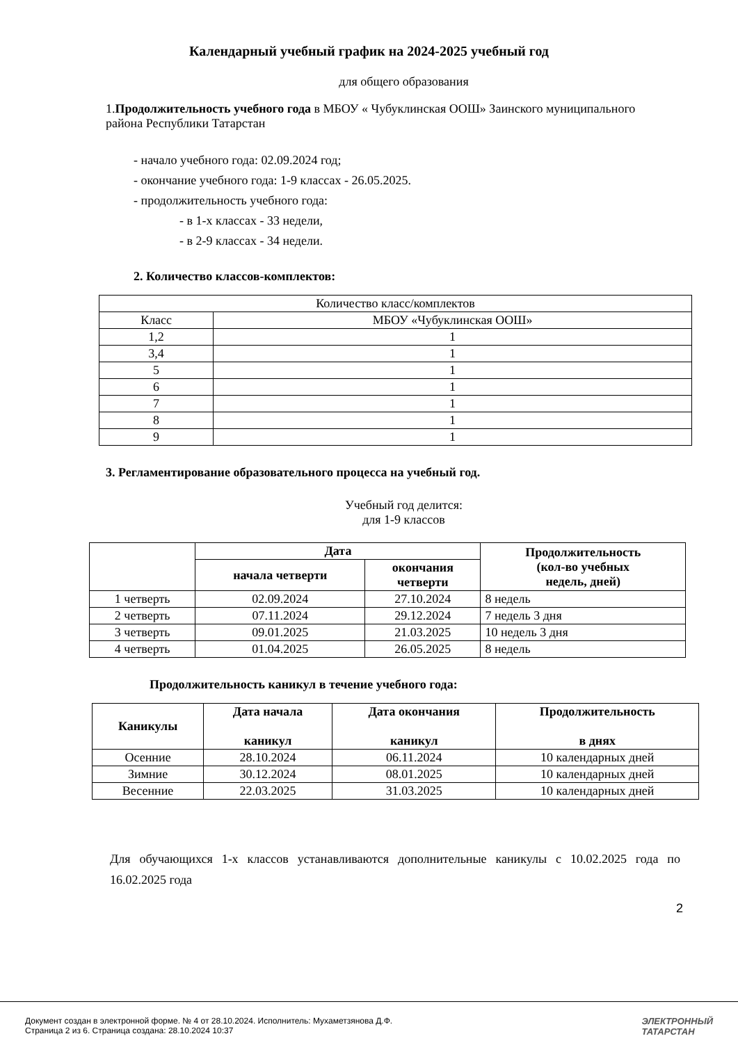Календарный учебный график на 2024-2025 учебный год
для общего образования
1. Продолжительность учебного года в МБОУ « Чубуклинская ООШ» Заинского муниципального района Республики Татарстан
- начало учебного года: 02.09.2024 год;
- окончание учебного года: 1-9 классах - 26.05.2025.
- продолжительность учебного года:
- в 1-х классах - 33 недели,
- в 2-9 классах - 34 недели.
2. Количество классов-комплектов:
| Количество класс/комплектов | |
| Класс | МБОУ «Чубуклинская ООШ» |
| 1,2 | 1 |
| 3,4 | 1 |
| 5 | 1 |
| 6 | 1 |
| 7 | 1 |
| 8 | 1 |
| 9 | 1 |
3. Регламентирование образовательного процесса на учебный год.
Учебный год делится:
для 1-9 классов
| | Дата | | Продолжительность (кол-во учебных недель, дней) |
| --- | --- | --- | --- |
| | начала четверти | окончания четверти | |
| 1 четверть | 02.09.2024 | 27.10.2024 | 8 недель |
| 2 четверть | 07.11.2024 | 29.12.2024 | 7 недель 3 дня |
| 3 четверть | 09.01.2025 | 21.03.2025 | 10 недель 3 дня |
| 4 четверть | 01.04.2025 | 26.05.2025 | 8 недель |
Продолжительность каникул в течение учебного года:
| Каникулы | Дата начала каникул | Дата окончания каникул | Продолжительность в днях |
| --- | --- | --- | --- |
| Осенние | 28.10.2024 | 06.11.2024 | 10 календарных дней |
| Зимние | 30.12.2024 | 08.01.2025 | 10 календарных дней |
| Весенние | 22.03.2025 | 31.03.2025 | 10 календарных дней |
Для обучающихся 1-х классов устанавливаются дополнительные каникулы с 10.02.2025 года по 16.02.2025 года
2
Документ создан в электронной форме. № 4 от 28.10.2024. Исполнитель: Мухаметзянова Д.Ф.
Страница 2 из 6. Страница создана: 28.10.2024 10:37
ЭЛЕКТРОННЫЙ
ТАТАРСТАН